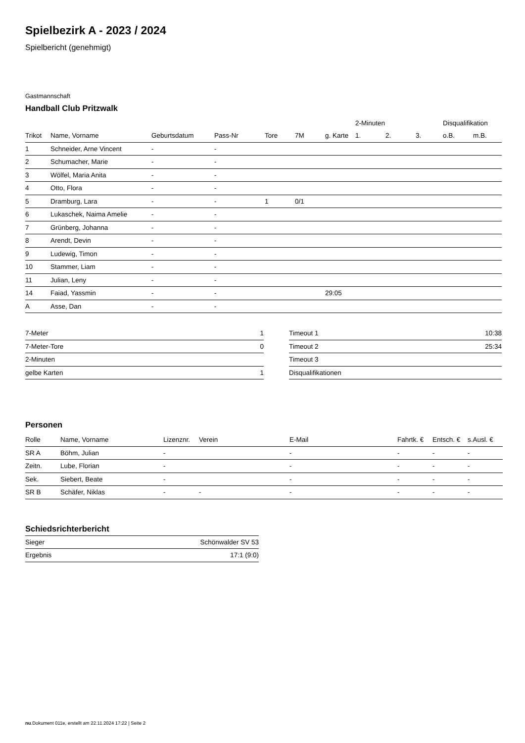Spielbezirk A - 2023 / 2024
Spielbericht (genehmigt)
Gastmannschaft
Handball Club Pritzwalk
| | | | | | | | 2-Minuten | | | Disqualifikation | |
| --- | --- | --- | --- | --- | --- | --- | --- | --- | --- | --- | --- |
| Trikot | Name, Vorname | Geburtsdatum | Pass-Nr | Tore | 7M | g. Karte | 1. | 2. | 3. | o.B. | m.B. |
| 1 | Schneider, Arne Vincent | - | - | | | | | | | | |
| 2 | Schumacher, Marie | - | - | | | | | | | | |
| 3 | Wölfel, Maria Anita | - | - | | | | | | | | |
| 4 | Otto, Flora | - | - | | | | | | | | |
| 5 | Dramburg, Lara | - | - | 1 | 0/1 | | | | | | |
| 6 | Lukaschek, Naima Amelie | - | - | | | | | | | | |
| 7 | Grünberg, Johanna | - | - | | | | | | | | |
| 8 | Arendt, Devin | - | - | | | | | | | | |
| 9 | Ludewig, Timon | - | - | | | | | | | | |
| 10 | Stammer, Liam | - | - | | | | | | | | |
| 11 | Julian, Leny | - | - | | | | | | | | |
| 14 | Faiad, Yassmin | - | - | | | 29:05 | | | | | |
| A | Asse, Dan | - | - | | | | | | | | |
| 7-Meter | 1 |
| 7-Meter-Tore | 0 |
| 2-Minuten | |
| gelbe Karten | 1 |
| Timeout 1 | 10:38 |
| Timeout 2 | 25:34 |
| Timeout 3 | |
| Disqualifikationen | |
Personen
| Rolle | Name, Vorname | Lizenznr. | Verein | E-Mail | Fahrtk. € | Entsch. € | s.Ausl. € |
| --- | --- | --- | --- | --- | --- | --- | --- |
| SR A | Böhm, Julian | - | | - | - | - | - |
| Zeitn. | Lube, Florian | - | | - | - | - | - |
| Sek. | Siebert, Beate | - | | - | - | - | - |
| SR B | Schäfer, Niklas | - | - | - | - | - | - |
Schiedsrichterbericht
| Sieger | Schönwalder SV 53 |
| Ergebnis | 17:1 (9:0) |
nu.Dokument 011e, erstellt am 22.11.2024 17:22 | Seite 2